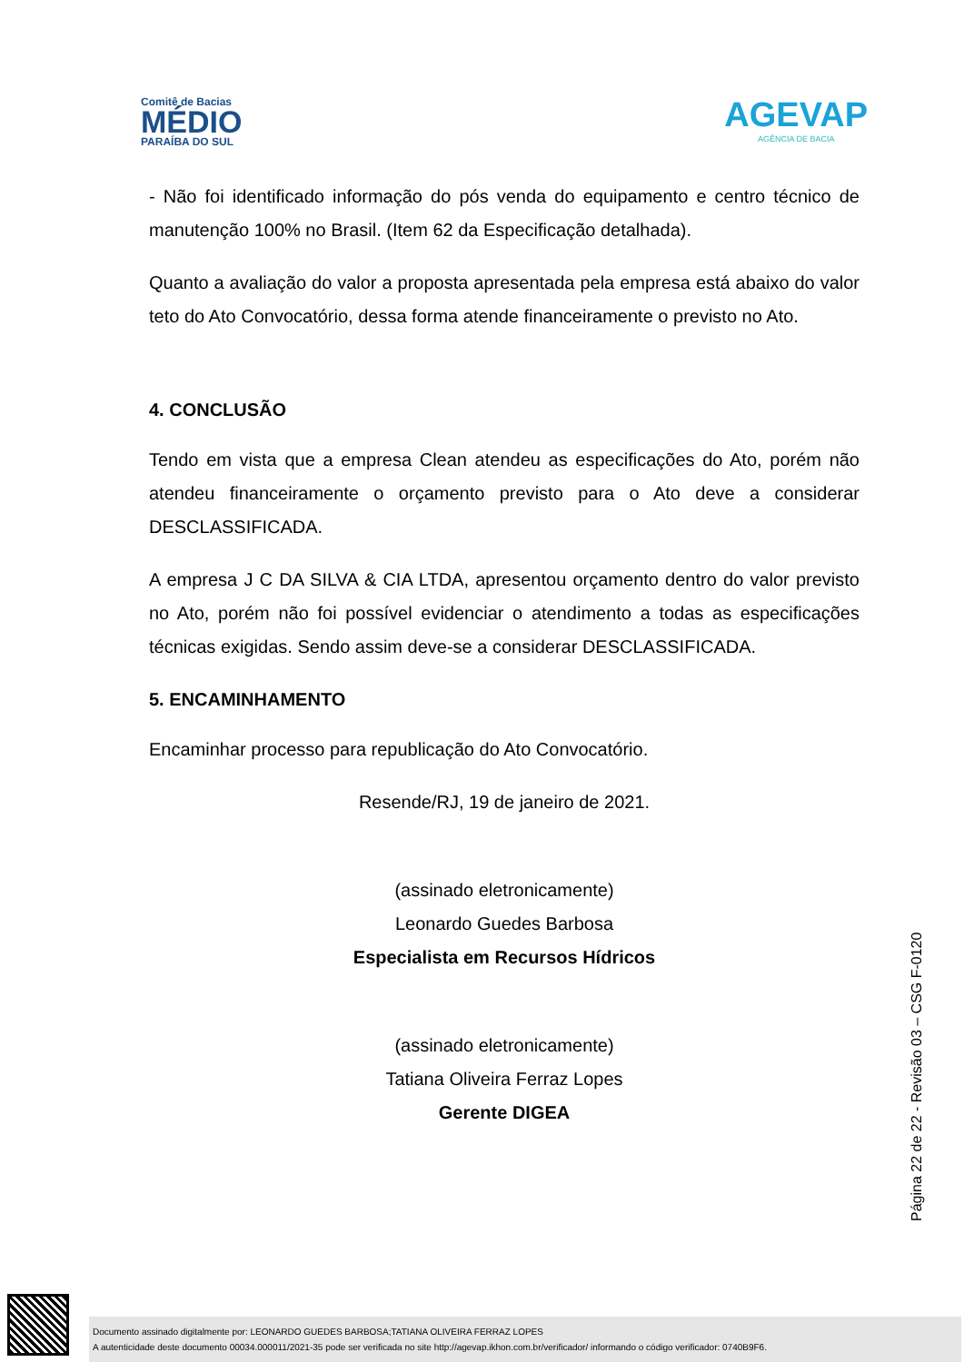Comitê de Bacias
MÉDIO
PARAÍBA DO SUL
AGEVAP
AGÊNCIA DE BACIA
- Não foi identificado informação do pós venda do equipamento e centro técnico de manutenção 100% no Brasil. (Item 62 da Especificação detalhada).
Quanto a avaliação do valor a proposta apresentada pela empresa está abaixo do valor teto do Ato Convocatório, dessa forma atende financeiramente o previsto no Ato.
4. CONCLUSÃO
Tendo em vista que a empresa Clean atendeu as especificações do Ato, porém não atendeu financeiramente o orçamento previsto para o Ato deve a considerar DESCLASSIFICADA.
A empresa J C DA SILVA & CIA LTDA, apresentou orçamento dentro do valor previsto no Ato, porém não foi possível evidenciar o atendimento a todas as especificações técnicas exigidas. Sendo assim deve-se a considerar DESCLASSIFICADA.
5. ENCAMINHAMENTO
Encaminhar processo para republicação do Ato Convocatório.
Resende/RJ, 19 de janeiro de 2021.
(assinado eletronicamente)
Leonardo Guedes Barbosa
Especialista em Recursos Hídricos
(assinado eletronicamente)
Tatiana Oliveira Ferraz Lopes
Gerente DIGEA
Página 22 de 22 - Revisão 03 – CSG F-0120
Documento assinado digitalmente por: LEONARDO GUEDES BARBOSA;TATIANA OLIVEIRA FERRAZ LOPES
A autenticidade deste documento 00034.000011/2021-35 pode ser verificada no site http://agevap.ikhon.com.br/verificador/ informando o código verificador: 0740B9F6.